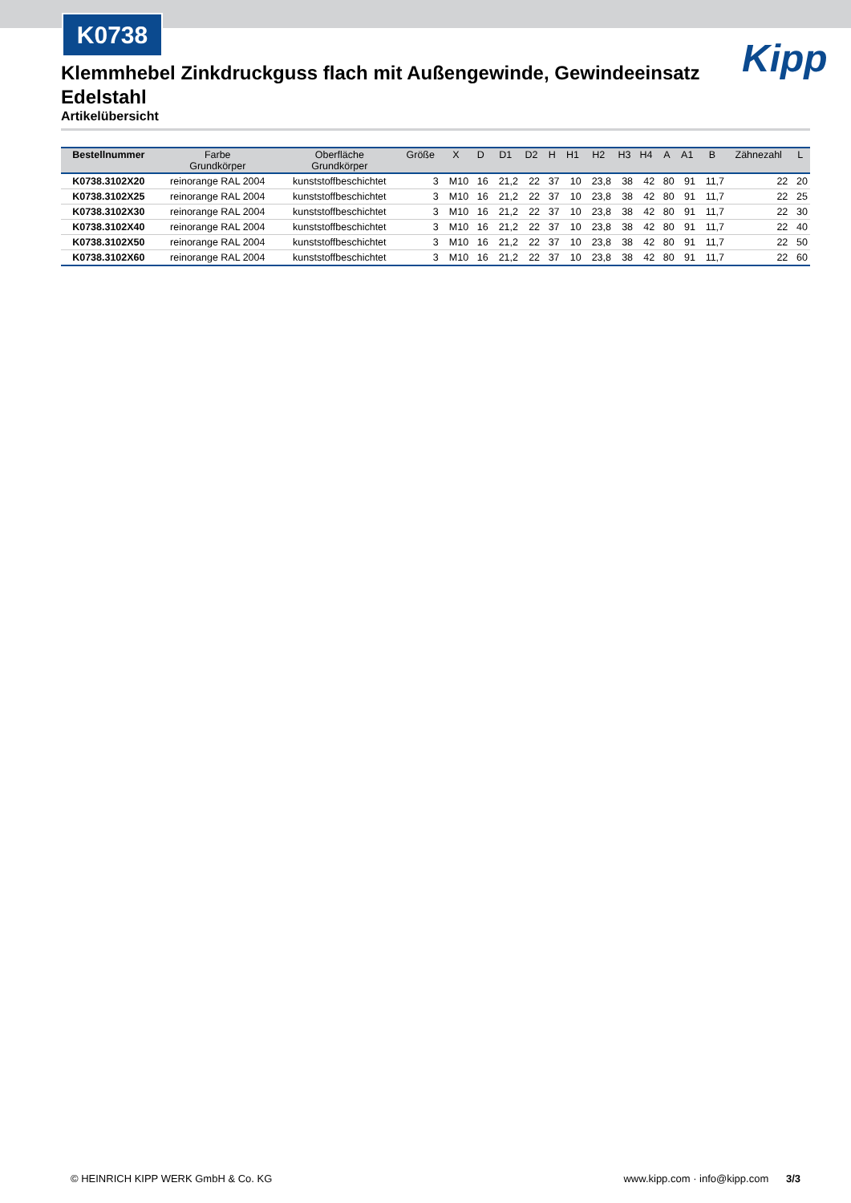K0738
Kipp
Klemmhebel Zinkdruckguss flach mit Außengewinde, Gewindeeinsatz Edelstahl
Artikelübersicht
| Bestellnummer | Farbe Grundkörper | Oberfläche Grundkörper | Größe | X | D | D1 | D2 | H | H1 | H2 | H3 | H4 | A | A1 | B | Zähnezahl | L |
| --- | --- | --- | --- | --- | --- | --- | --- | --- | --- | --- | --- | --- | --- | --- | --- | --- | --- |
| K0738.3102X20 | reinorange RAL 2004 | kunststoffbeschichtet | 3 | M10 | 16 | 21,2 | 22 | 37 | 10 | 23,8 | 38 | 42 | 80 | 91 | 11,7 | 22 | 20 |
| K0738.3102X25 | reinorange RAL 2004 | kunststoffbeschichtet | 3 | M10 | 16 | 21,2 | 22 | 37 | 10 | 23,8 | 38 | 42 | 80 | 91 | 11,7 | 22 | 25 |
| K0738.3102X30 | reinorange RAL 2004 | kunststoffbeschichtet | 3 | M10 | 16 | 21,2 | 22 | 37 | 10 | 23,8 | 38 | 42 | 80 | 91 | 11,7 | 22 | 30 |
| K0738.3102X40 | reinorange RAL 2004 | kunststoffbeschichtet | 3 | M10 | 16 | 21,2 | 22 | 37 | 10 | 23,8 | 38 | 42 | 80 | 91 | 11,7 | 22 | 40 |
| K0738.3102X50 | reinorange RAL 2004 | kunststoffbeschichtet | 3 | M10 | 16 | 21,2 | 22 | 37 | 10 | 23,8 | 38 | 42 | 80 | 91 | 11,7 | 22 | 50 |
| K0738.3102X60 | reinorange RAL 2004 | kunststoffbeschichtet | 3 | M10 | 16 | 21,2 | 22 | 37 | 10 | 23,8 | 38 | 42 | 80 | 91 | 11,7 | 22 | 60 |
© HEINRICH KIPP WERK GmbH & Co. KG www.kipp.com · info@kipp.com 3/3